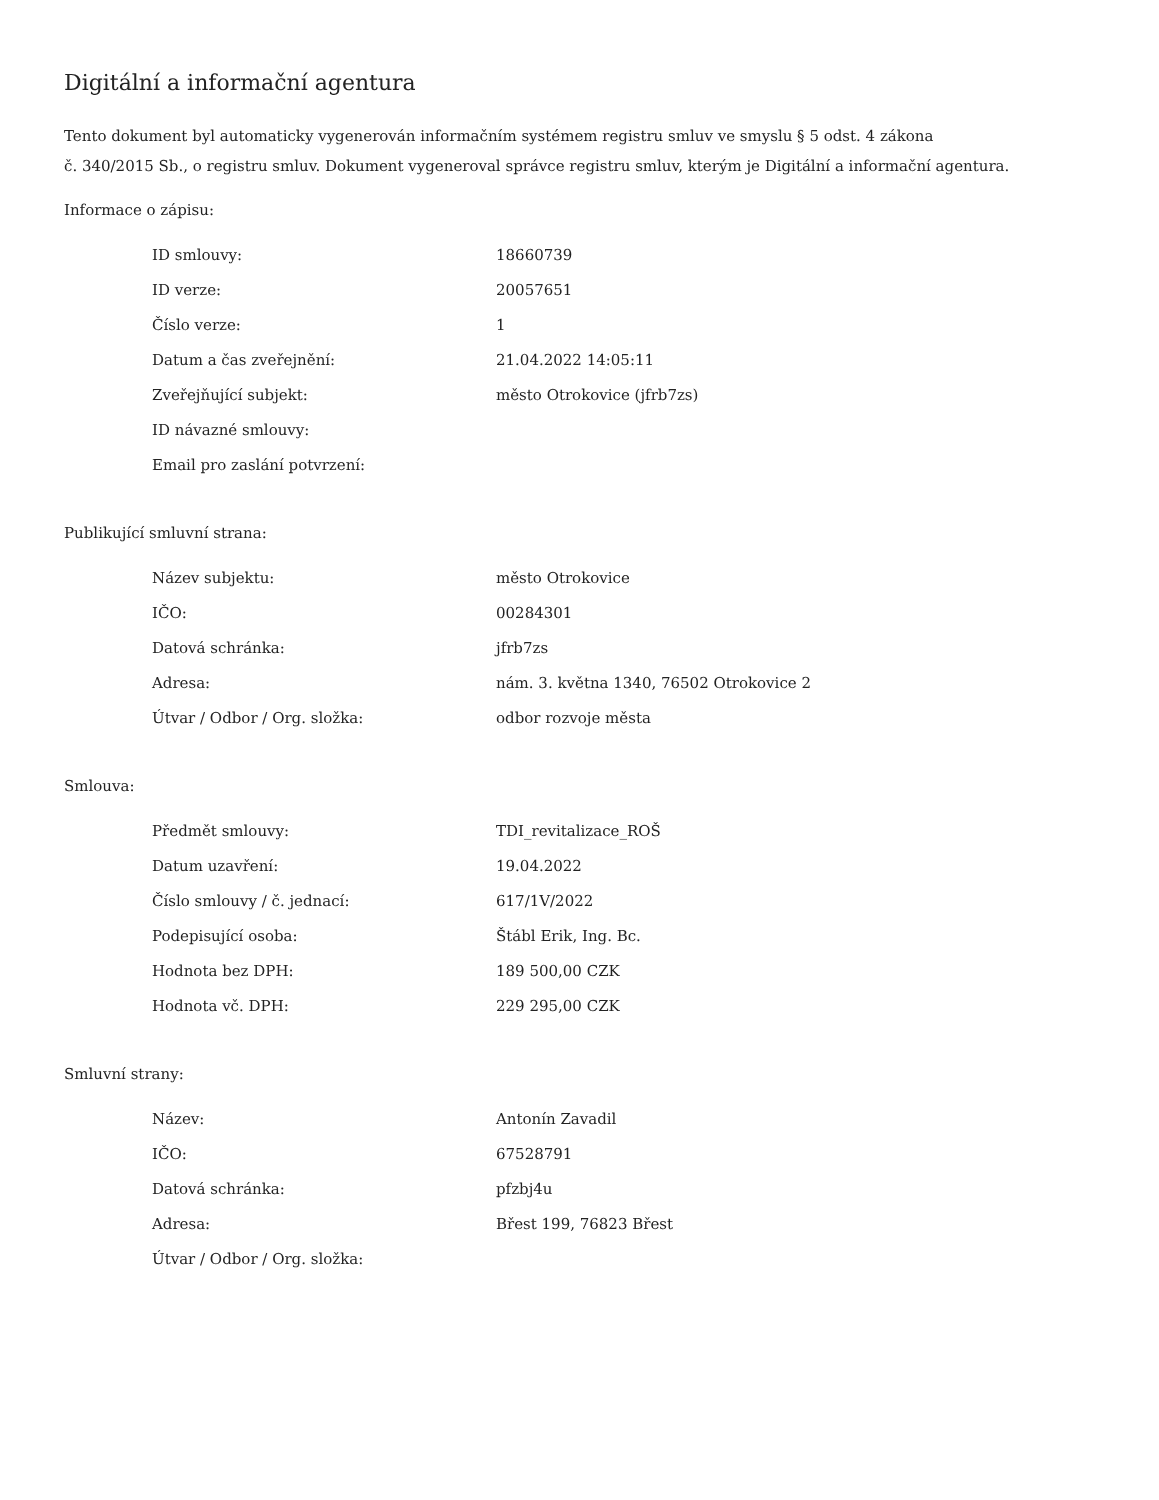Digitální a informační agentura
Tento dokument byl automaticky vygenerován informačním systémem registru smluv ve smyslu § 5 odst. 4 zákona
č. 340/2015 Sb., o registru smluv. Dokument vygeneroval správce registru smluv, kterým je Digitální a informační agentura.
Informace o zápisu:
| ID smlouvy: | 18660739 |
| ID verze: | 20057651 |
| Číslo verze: | 1 |
| Datum a čas zveřejnění: | 21.04.2022 14:05:11 |
| Zveřejňující subjekt: | město Otrokovice (jfrb7zs) |
| ID návazné smlouvy: | |
| Email pro zaslání potvrzení: | |
Publikující smluvní strana:
| Název subjektu: | město Otrokovice |
| IČO: | 00284301 |
| Datová schránka: | jfrb7zs |
| Adresa: | nám. 3. května 1340, 76502 Otrokovice 2 |
| Útvar / Odbor / Org. složka: | odbor rozvoje města |
Smlouva:
| Předmět smlouvy: | TDI_revitalizace_ROŠ |
| Datum uzavření: | 19.04.2022 |
| Číslo smlouvy / č. jednací: | 617/1V/2022 |
| Podepisující osoba: | Štábl Erik, Ing. Bc. |
| Hodnota bez DPH: | 189 500,00 CZK |
| Hodnota vč. DPH: | 229 295,00 CZK |
Smluvní strany:
| Název: | Antonín Zavadil |
| IČO: | 67528791 |
| Datová schránka: | pfzbj4u |
| Adresa: | Břest 199, 76823 Břest |
| Útvar / Odbor / Org. složka: | |